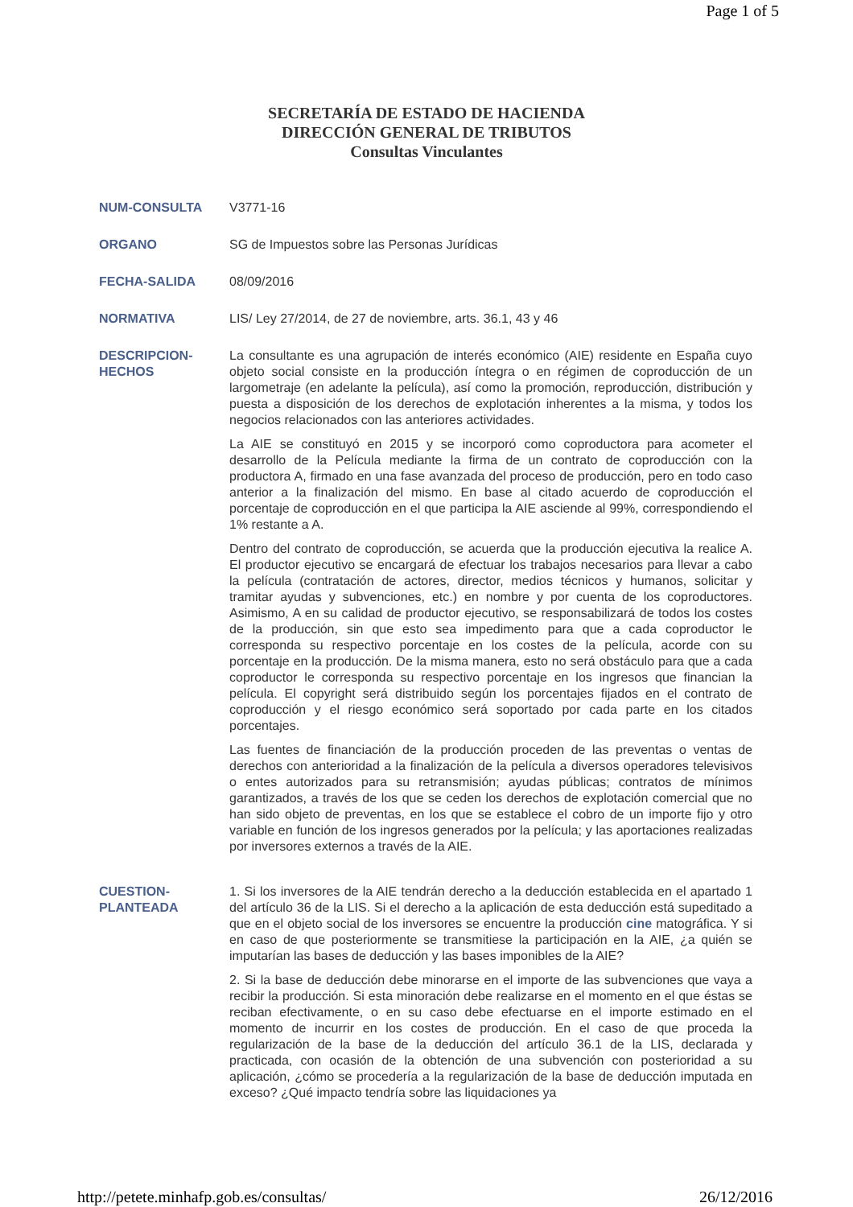Page 1 of 5
SECRETARÍA DE ESTADO DE HACIENDA
DIRECCIÓN GENERAL DE TRIBUTOS
Consultas Vinculantes
NUM-CONSULTA V3771-16
ORGANO SG de Impuestos sobre las Personas Jurídicas
FECHA-SALIDA 08/09/2016
NORMATIVA LIS/ Ley 27/2014, de 27 de noviembre, arts. 36.1, 43 y 46
DESCRIPCION-
HECHOS
La consultante es una agrupación de interés económico (AIE) residente en España cuyo objeto social consiste en la producción íntegra o en régimen de coproducción de un largometraje (en adelante la película), así como la promoción, reproducción, distribución y puesta a disposición de los derechos de explotación inherentes a la misma, y todos los negocios relacionados con las anteriores actividades.
La AIE se constituyó en 2015 y se incorporó como coproductora para acometer el desarrollo de la Película mediante la firma de un contrato de coproducción con la productora A, firmado en una fase avanzada del proceso de producción, pero en todo caso anterior a la finalización del mismo. En base al citado acuerdo de coproducción el porcentaje de coproducción en el que participa la AIE asciende al 99%, correspondiendo el 1% restante a A.
Dentro del contrato de coproducción, se acuerda que la producción ejecutiva la realice A. El productor ejecutivo se encargará de efectuar los trabajos necesarios para llevar a cabo la película (contratación de actores, director, medios técnicos y humanos, solicitar y tramitar ayudas y subvenciones, etc.) en nombre y por cuenta de los coproductores. Asimismo, A en su calidad de productor ejecutivo, se responsabilizará de todos los costes de la producción, sin que esto sea impedimento para que a cada coproductor le corresponda su respectivo porcentaje en los costes de la película, acorde con su porcentaje en la producción. De la misma manera, esto no será obstáculo para que a cada coproductor le corresponda su respectivo porcentaje en los ingresos que financian la película. El copyright será distribuido según los porcentajes fijados en el contrato de coproducción y el riesgo económico será soportado por cada parte en los citados porcentajes.
Las fuentes de financiación de la producción proceden de las preventas o ventas de derechos con anterioridad a la finalización de la película a diversos operadores televisivos o entes autorizados para su retransmisión; ayudas públicas; contratos de mínimos garantizados, a través de los que se ceden los derechos de explotación comercial que no han sido objeto de preventas, en los que se establece el cobro de un importe fijo y otro variable en función de los ingresos generados por la película; y las aportaciones realizadas por inversores externos a través de la AIE.
CUESTION-
PLANTEADA
1. Si los inversores de la AIE tendrán derecho a la deducción establecida en el apartado 1 del artículo 36 de la LIS. Si el derecho a la aplicación de esta deducción está supeditado a que en el objeto social de los inversores se encuentre la producción cine matográfica. Y si en caso de que posteriormente se transmitiese la participación en la AIE, ¿a quién se imputarían las bases de deducción y las bases imponibles de la AIE?
2. Si la base de deducción debe minorarse en el importe de las subvenciones que vaya a recibir la producción. Si esta minoración debe realizarse en el momento en el que éstas se reciban efectivamente, o en su caso debe efectuarse en el importe estimado en el momento de incurrir en los costes de producción. En el caso de que proceda la regularización de la base de la deducción del artículo 36.1 de la LIS, declarada y practicada, con ocasión de la obtención de una subvención con posterioridad a su aplicación, ¿cómo se procedería a la regularización de la base de deducción imputada en exceso? ¿Qué impacto tendría sobre las liquidaciones ya
http://petete.minhafp.gob.es/consultas/ 26/12/2016